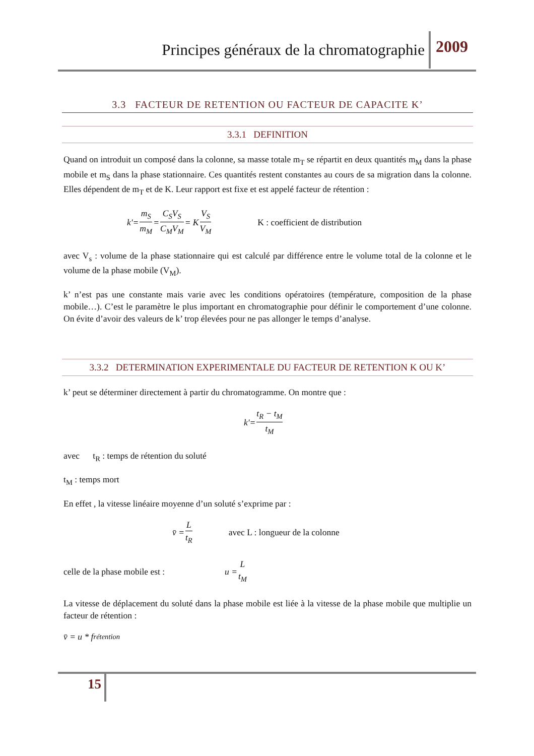Principes généraux de la chromatographie 2009
3.3 FACTEUR DE RETENTION OU FACTEUR DE CAPACITE K’
3.3.1 DEFINITION
Quand on introduit un composé dans la colonne, sa masse totale m<sub>T</sub> se répartit en deux quantités m<sub>M</sub> dans la phase mobile et m<sub>S</sub> dans la phase stationnaire. Ces quantités restent constantes au cours de sa migration dans la colonne. Elles dépendent de m<sub>T</sub> et de K. Leur rapport est fixe et est appelé facteur de rétention :
k'= m<sub>S</sub> m<sub>M</sub> = C<sub>S</sub>V<sub>S</sub> C<sub>M</sub>V<sub>M</sub> = K V<sub>S</sub> V<sub>M</sub> K : coefficient de distribution
avec V<sub>s</sub> : volume de la phase stationnaire qui est calculé par différence entre le volume total de la colonne et le volume de la phase mobile (V<sub>M</sub>).
k’ n’est pas une constante mais varie avec les conditions opératoires (température, composition de la phase mobile…). C’est le paramètre le plus important en chromatographie pour définir le comportement d’une colonne. On évite d’avoir des valeurs de k’ trop élevées pour ne pas allonger le temps d’analyse.
3.3.2 DETERMINATION EXPERIMENTALE DU FACTEUR DE RETENTION K OU K’
k’ peut se déterminer directement à partir du chromatogramme. On montre que :
k'= t<sub>R</sub> − t<sub>M</sub> t<sub>M</sub>
avec t<sub>R</sub> : temps de rétention du soluté
t<sub>M</sub> : temps mort
En effet , la vitesse linéaire moyenne d’un soluté s’exprime par :
v̄ = L t<sub>R</sub> avec L : longueur de la colonne
celle de la phase mobile est : u = L t<sub>M</sub>
La vitesse de déplacement du soluté dans la phase mobile est liée à la vitesse de la phase mobile que multiplie un facteur de rétention :
v̄ = u * f<sub>rétention</sub>
15